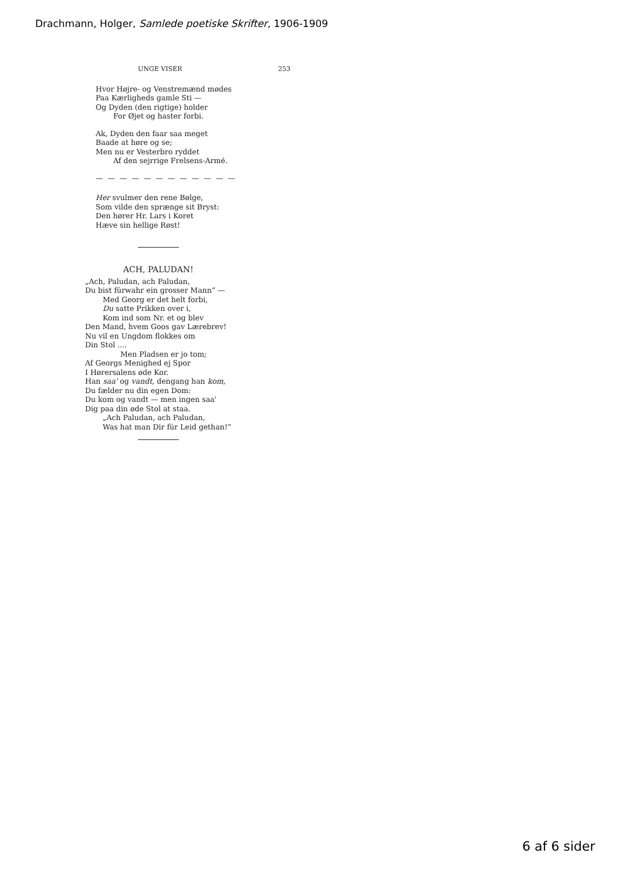Drachmann, Holger, Samlede poetiske Skrifter, 1906-1909
UNGE VISER 253
Hvor Højre- og Venstremænd mødes
Paa Kærligheds gamle Sti —
Og Dyden (den rigtige) holder
For Øjet og haster forbi.
Ak, Dyden den faar saa meget
Baade at høre og se;
Men nu er Vesterbro ryddet
Af den sejrrige Frelsens-Armé.
— — — — — — — — — — — —
Her svulmer den rene Bølge,
Som vilde den sprænge sit Bryst:
Den hører Hr. Lars i Koret
Hæve sin hellige Røst!
ACH, PALUDAN!
„Ach, Paludan, ach Paludan,
Du bist fürwahr ein grosser Mann“ —
Med Georg er det helt forbi,
Du satte Prikken over i,
Kom ind som Nr. et og blev
Den Mand, hvem Goos gav Lærebrev!
Nu vil en Ungdom flokkes om
Din Stol ....
Men Pladsen er jo tom;
Af Georgs Menighed ej Spor
I Hørersalens øde Kor.
Han saa' og vandt, dengang han kom,
Du fælder nu din egen Dom:
Du kom og vandt — men ingen saa'
Dig paa din øde Stol at staa.
„Ach Paludan, ach Paludan,
Was hat man Dir für Leid gethan!“
6 af 6 sider